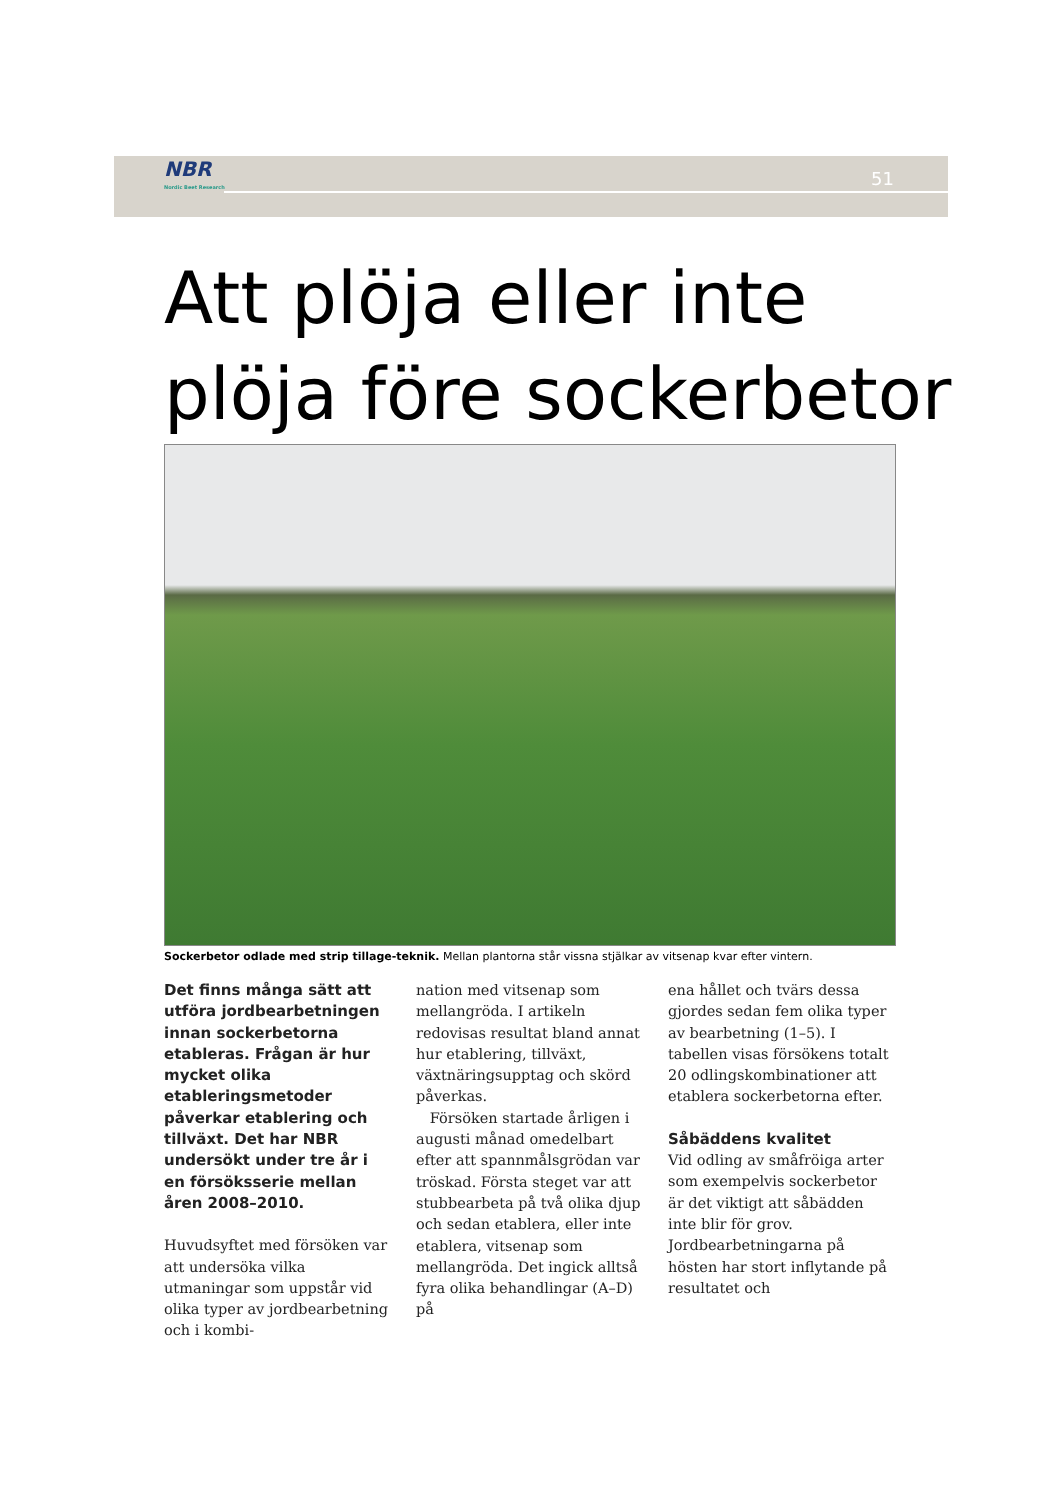NBR
Nordic Beet Research
51
Att plöja eller inte
plöja före sockerbetor
Sockerbetor odlade med strip tillage-teknik. Mellan plantorna står vissna stjälkar av vitsenap kvar efter vintern.
Det finns många sätt att utföra jordbearbetningen innan sockerbetorna etableras. Frågan är hur mycket olika etableringsmetoder påverkar etablering och tillväxt. Det har NBR undersökt under tre år i en försöksserie mellan åren 2008–2010.
Huvudsyftet med försöken var att undersöka vilka utmaningar som uppstår vid olika typer av jordbearbetning och i kombi-
nation med vitsenap som mellangröda. I artikeln redovisas resultat bland annat hur etablering, tillväxt, växtnäringsupptag och skörd påverkas.
Försöken startade årligen i augusti månad omedelbart efter att spannmålsgrödan var tröskad. Första steget var att stubbearbeta på två olika djup och sedan etablera, eller inte etablera, vitsenap som mellangröda. Det ingick alltså fyra olika behandlingar (A–D) på
ena hållet och tvärs dessa gjordes sedan fem olika typer av bearbetning (1–5). I tabellen visas försökens totalt 20 odlingskombinationer att etablera sockerbetorna efter.
Såbäddens kvalitet
Vid odling av småfröiga arter som exempelvis sockerbetor är det viktigt att såbädden inte blir för grov. Jordbearbetningarna på hösten har stort inflytande på resultatet och